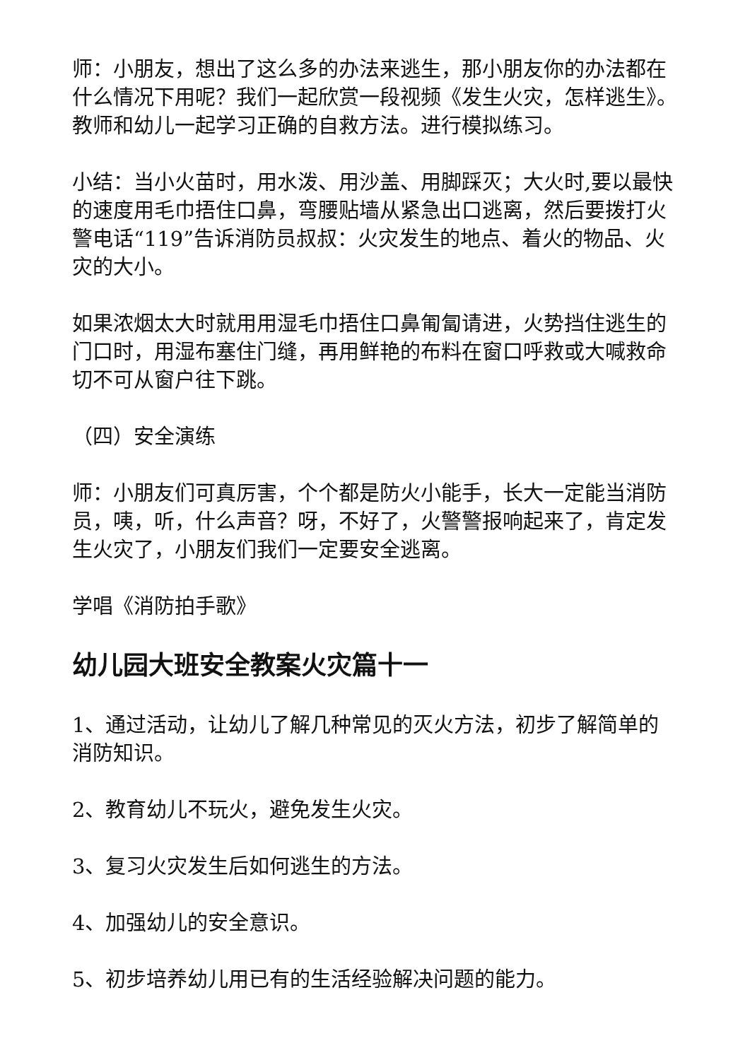师：小朋友，想出了这么多的办法来逃生，那小朋友你的办法都在什么情况下用呢？我们一起欣赏一段视频《发生火灾，怎样逃生》。教师和幼儿一起学习正确的自救方法。进行模拟练习。
小结：当小火苗时，用水泼、用沙盖、用脚踩灭；大火时,要以最快的速度用毛巾捂住口鼻，弯腰贴墙从紧急出口逃离，然后要拨打火警电话“119”告诉消防员叔叔：火灾发生的地点、着火的物品、火灾的大小。
如果浓烟太大时就用用湿毛巾捂住口鼻匍匐请进，火势挡住逃生的门口时，用湿布塞住门缝，再用鲜艳的布料在窗口呼救或大喊救命切不可从窗户往下跳。
（四）安全演练
师：小朋友们可真厉害，个个都是防火小能手，长大一定能当消防员，咦，听，什么声音？呀，不好了，火警警报响起来了，肯定发生火灾了，小朋友们我们一定要安全逃离。
学唱《消防拍手歌》
幼儿园大班安全教案火灾篇十一
1、通过活动，让幼儿了解几种常见的灭火方法，初步了解简单的消防知识。
2、教育幼儿不玩火，避免发生火灾。
3、复习火灾发生后如何逃生的方法。
4、加强幼儿的安全意识。
5、初步培养幼儿用已有的生活经验解决问题的能力。